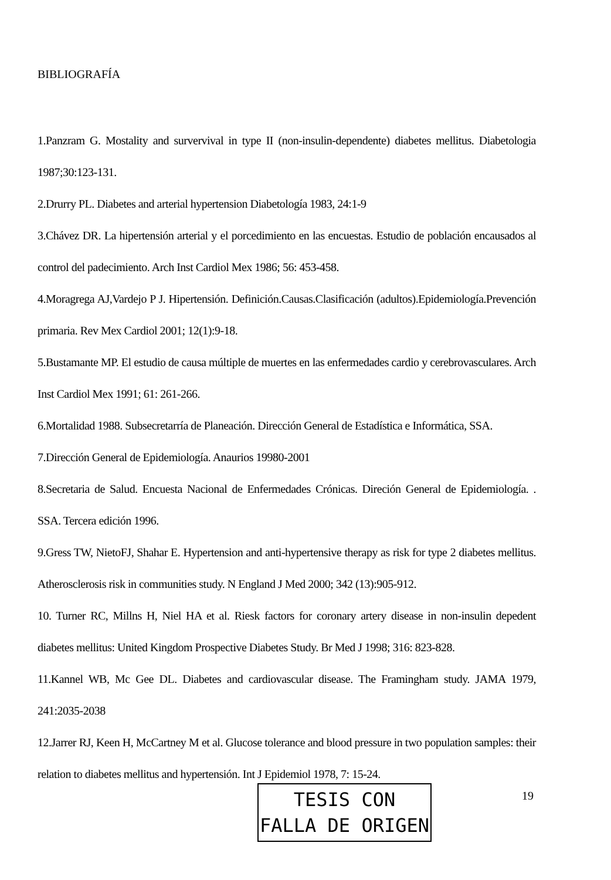BIBLIOGRAFÍA
1.Panzram G. Mostality and survervival in type II (non-insulin-dependente) diabetes mellitus. Diabetologia 1987;30:123-131.
2.Drurry PL. Diabetes and arterial hypertension Diabetología 1983, 24:1-9
3.Chávez DR. La hipertensión arterial y el porcedimiento en las encuestas. Estudio de población encausados al control del padecimiento. Arch Inst Cardiol Mex 1986; 56: 453-458.
4.Moragrega AJ,Vardejo P J. Hipertensión. Definición.Causas.Clasificación (adultos).Epidemiología.Prevención primaria. Rev Mex Cardiol 2001; 12(1):9-18.
5.Bustamante MP. El estudio de causa múltiple de muertes en las enfermedades cardio y cerebrovasculares. Arch Inst Cardiol Mex 1991; 61: 261-266.
6.Mortalidad 1988. Subsecretarría de Planeación. Dirección General de Estadística e Informática, SSA.
7.Dirección General de Epidemiología. Anaurios 19980-2001
8.Secretaria de Salud. Encuesta Nacional de Enfermedades Crónicas. Direción General de Epidemiología. . SSA. Tercera edición 1996.
9.Gress TW, NietoFJ, Shahar E. Hypertension and anti-hypertensive therapy as risk for type 2 diabetes mellitus. Atherosclerosis risk in communities study. N England J Med 2000; 342 (13):905-912.
10. Turner RC, Millns H, Niel HA et al. Riesk factors for coronary artery disease in non-insulin depedent diabetes mellitus: United Kingdom Prospective Diabetes Study. Br Med J 1998; 316: 823-828.
11.Kannel WB, Mc Gee DL. Diabetes and cardiovascular disease. The Framingham study. JAMA 1979, 241:2035-2038
12.Jarrer RJ, Keen H, McCartney M et al. Glucose tolerance and blood pressure in two population samples: their relation to diabetes mellitus and hypertensión. Int J Epidemiol 1978, 7: 15-24.
TESIS CON
FALLA DE ORIGEN
19